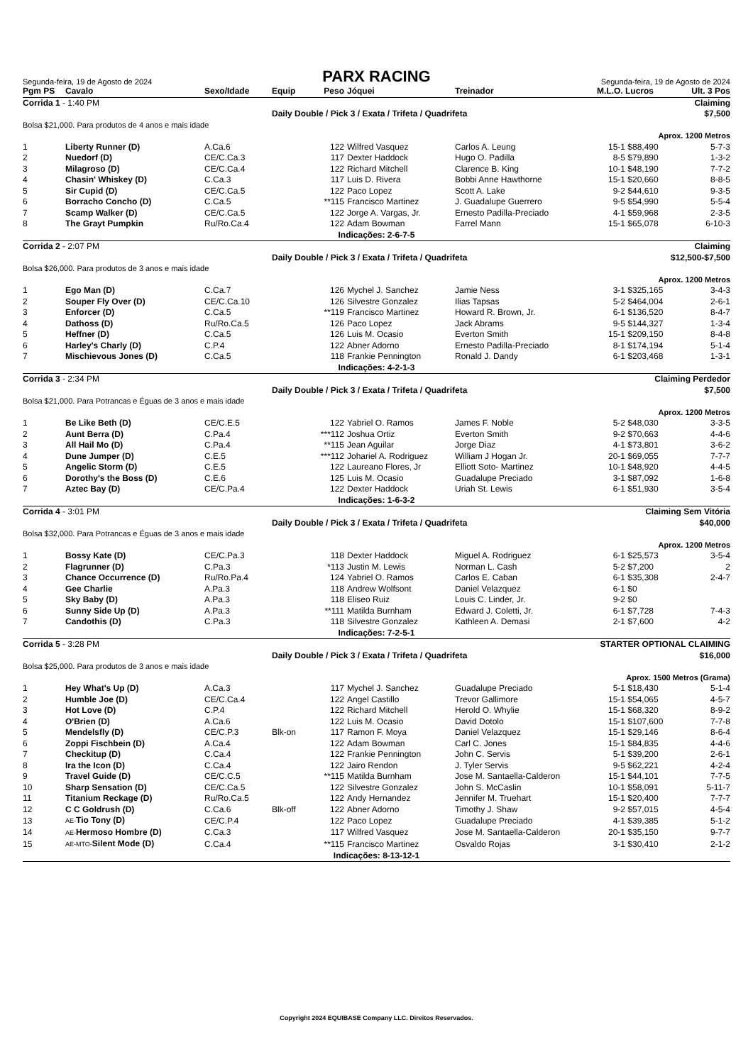Segunda-feira, 19 de Agosto de 2024
PARX RACING
Segunda-feira, 19 de Agosto de 2024
| Pgm PS | Cavalo | Sexo/Idade | Equip | Peso | | Jóquei | Treinador | M.L.O. | Lucros | Ult. 3 Pos |
| --- | --- | --- | --- | --- | --- | --- | --- | --- | --- | --- |
| Corrida 1 - 1:40 PM | | | | | Claiming | | | | | |
| | | | Daily Double / Pick 3 / Exata / Trifeta / Quadrifeta | | | | | $7,500 | | |
| Bolsa $21,000. Para produtos de 4 anos e mais idade | | | | | | | | | | |
| | | | | | | | Aprox. 1200 Metros | | | |
| 1 | Liberty Runner (D) | A.Ca.6 | | 122 | | Wilfred Vasquez | Carlos A. Leung | 15-1 | $88,490 | 5-7-3 |
| 2 | Nuedorf (D) | CE/C.Ca.3 | | 117 | | Dexter Haddock | Hugo O. Padilla | 8-5 | $79,890 | 1-3-2 |
| 3 | Milagroso (D) | CE/C.Ca.4 | | 122 | | Richard Mitchell | Clarence B. King | 10-1 | $48,190 | 7-7-2 |
| 4 | Chasin' Whiskey (D) | C.Ca.3 | | 117 | | Luis D. Rivera | Bobbi Anne Hawthorne | 15-1 | $20,660 | 8-8-5 |
| 5 | Sir Cupid (D) | CE/C.Ca.5 | | 122 | | Paco Lopez | Scott A. Lake | 9-2 | $44,610 | 9-3-5 |
| 6 | Borracho Concho (D) | C.Ca.5 | | **115 | | Francisco Martinez | J. Guadalupe Guerrero | 9-5 | $54,990 | 5-5-4 |
| 7 | Scamp Walker (D) | CE/C.Ca.5 | | 122 | | Jorge A. Vargas, Jr. | Ernesto Padilla-Preciado | 4-1 | $59,968 | 2-3-5 |
| 8 | The Grayt Pumpkin | Ru/Ro.Ca.4 | | 122 | | Adam Bowman | Farrel Mann | 15-1 | $65,078 | 6-10-3 |
| Indicações: 2-6-7-5 | | | | | | | | | | |
| Corrida 2 - 2:07 PM | | | | | Claiming | | | | | |
| | | | Daily Double / Pick 3 / Exata / Trifeta / Quadrifeta | | | | | $12,500-$7,500 | | |
| Bolsa $26,000. Para produtos de 3 anos e mais idade | | | | | | | | | | |
| | | | | | | | Aprox. 1200 Metros | | | |
| 1 | Ego Man (D) | C.Ca.7 | | 126 | | Mychel J. Sanchez | Jamie Ness | 3-1 | $325,165 | 3-4-3 |
| 2 | Souper Fly Over (D) | CE/C.Ca.10 | | 126 | | Silvestre Gonzalez | Ilias Tapsas | 5-2 | $464,004 | 2-6-1 |
| 3 | Enforcer (D) | C.Ca.5 | | **119 | | Francisco Martinez | Howard R. Brown, Jr. | 6-1 | $136,520 | 8-4-7 |
| 4 | Dathoss (D) | Ru/Ro.Ca.5 | | 126 | | Paco Lopez | Jack Abrams | 9-5 | $144,327 | 1-3-4 |
| 5 | Heffner (D) | C.Ca.5 | | 126 | | Luis M. Ocasio | Everton Smith | 15-1 | $209,150 | 8-4-8 |
| 6 | Harley's Charly (D) | C.P.4 | | 122 | | Abner Adorno | Ernesto Padilla-Preciado | 8-1 | $174,194 | 5-1-4 |
| 7 | Mischievous Jones (D) | C.Ca.5 | | 118 | | Frankie Pennington | Ronald J. Dandy | 6-1 | $203,468 | 1-3-1 |
| Indicações: 4-2-1-3 | | | | | | | | | | |
| Corrida 3 - 2:34 PM | | | | | Claiming Perdedor | | | | | |
| | | | Daily Double / Pick 3 / Exata / Trifeta / Quadrifeta | | | | | $7,500 | | |
| Bolsa $21,000. Para Potrancas e Éguas de 3 anos e mais idade | | | | | | | | | | |
| | | | | | | | Aprox. 1200 Metros | | | |
| 1 | Be Like Beth (D) | CE/C.E.5 | | 122 | | Yabriel O. Ramos | James F. Noble | 5-2 | $48,030 | 3-3-5 |
| 2 | Aunt Berra (D) | C.Pa.4 | | ***112 | | Joshua Ortiz | Everton Smith | 9-2 | $70,663 | 4-4-6 |
| 3 | All Hail Mo (D) | C.Pa.4 | | **115 | | Jean Aguilar | Jorge Diaz | 4-1 | $73,801 | 3-6-2 |
| 4 | Dune Jumper (D) | C.E.5 | | ***112 | | Johariel A. Rodriguez | William J Hogan Jr. | 20-1 | $69,055 | 7-7-7 |
| 5 | Angelic Storm (D) | C.E.5 | | 122 | | Laureano Flores, Jr | Elliott Soto- Martinez | 10-1 | $48,920 | 4-4-5 |
| 6 | Dorothy's the Boss (D) | C.E.6 | | 125 | | Luis M. Ocasio | Guadalupe Preciado | 3-1 | $87,092 | 1-6-8 |
| 7 | Aztec Bay (D) | CE/C.Pa.4 | | 122 | | Dexter Haddock | Uriah St. Lewis | 6-1 | $51,930 | 3-5-4 |
| Indicações: 1-6-3-2 | | | | | | | | | | |
| Corrida 4 - 3:01 PM | | | | | Claiming Sem Vitória | | | | | |
| | | | Daily Double / Pick 3 / Exata / Trifeta / Quadrifeta | | | | | $40,000 | | |
| Bolsa $32,000. Para Potrancas e Éguas de 3 anos e mais idade | | | | | | | | | | |
| | | | | | | | Aprox. 1200 Metros | | | |
| 1 | Bossy Kate (D) | CE/C.Pa.3 | | 118 | | Dexter Haddock | Miguel A. Rodriguez | 6-1 | $25,573 | 3-5-4 |
| 2 | Flagrunner (D) | C.Pa.3 | | *113 | | Justin M. Lewis | Norman L. Cash | 5-2 | $7,200 | 2 |
| 3 | Chance Occurrence (D) | Ru/Ro.Pa.4 | | 124 | | Yabriel O. Ramos | Carlos E. Caban | 6-1 | $35,308 | 2-4-7 |
| 4 | Gee Charlie | A.Pa.3 | | 118 | | Andrew Wolfsont | Daniel Velazquez | 6-1 | $0 | |
| 5 | Sky Baby (D) | A.Pa.3 | | 118 | | Eliseo Ruiz | Louis C. Linder, Jr. | 9-2 | $0 | |
| 6 | Sunny Side Up (D) | A.Pa.3 | | **111 | | Matilda Burnham | Edward J. Coletti, Jr. | 6-1 | $7,728 | 7-4-3 |
| 7 | Candothis (D) | C.Pa.3 | | 118 | | Silvestre Gonzalez | Kathleen A. Demasi | 2-1 | $7,600 | 4-2 |
| Indicações: 7-2-5-1 | | | | | | | | | | |
| Corrida 5 - 3:28 PM | | | | | STARTER OPTIONAL CLAIMING | | | | | |
| | | | Daily Double / Pick 3 / Exata / Trifeta / Quadrifeta | | | | | $16,000 | | |
| Bolsa $25,000. Para produtos de 3 anos e mais idade | | | | | | | | | | |
| | | | | | | | Aprox. 1500 Metros (Grama) | | | |
| 1 | Hey What's Up (D) | A.Ca.3 | | 117 | | Mychel J. Sanchez | Guadalupe Preciado | 5-1 | $18,430 | 5-1-4 |
| 2 | Humble Joe (D) | CE/C.Ca.4 | | 122 | | Angel Castillo | Trevor Gallimore | 15-1 | $54,065 | 4-5-7 |
| 3 | Hot Love (D) | C.P.4 | | 122 | | Richard Mitchell | Herold O. Whylie | 15-1 | $68,320 | 8-9-2 |
| 4 | O'Brien (D) | A.Ca.6 | | 122 | | Luis M. Ocasio | David Dotolo | 15-1 | $107,600 | 7-7-8 |
| 5 | Mendelsfly (D) | CE/C.P.3 | Blk-on | 117 | | Ramon F. Moya | Daniel Velazquez | 15-1 | $29,146 | 8-6-4 |
| 6 | Zoppi Fischbein (D) | A.Ca.4 | | 122 | | Adam Bowman | Carl C. Jones | 15-1 | $84,835 | 4-4-6 |
| 7 | Checkitup (D) | C.Ca.4 | | 122 | | Frankie Pennington | John C. Servis | 5-1 | $39,200 | 2-6-1 |
| 8 | Ira the Icon (D) | C.Ca.4 | | 122 | | Jairo Rendon | J. Tyler Servis | 9-5 | $62,221 | 4-2-4 |
| 9 | Travel Guide (D) | CE/C.C.5 | | **115 | | Matilda Burnham | Jose M. Santaella-Calderon | 15-1 | $44,101 | 7-7-5 |
| 10 | Sharp Sensation (D) | CE/C.Ca.5 | | 122 | | Silvestre Gonzalez | John S. McCaslin | 10-1 | $58,091 | 5-11-7 |
| 11 | Titanium Reckage (D) | Ru/Ro.Ca.5 | | 122 | | Andy Hernandez | Jennifer M. Truehart | 15-1 | $20,400 | 7-7-7 |
| 12 | C C Goldrush (D) | C.Ca.6 | Blk-off | 122 | | Abner Adorno | Timothy J. Shaw | 9-2 | $57,015 | 4-5-4 |
| 13 | AE- Tio Tony (D) | CE/C.P.4 | | 122 | | Paco Lopez | Guadalupe Preciado | 4-1 | $39,385 | 5-1-2 |
| 14 | AE- Hermoso Hombre (D) | C.Ca.3 | | 117 | | Wilfred Vasquez | Jose M. Santaella-Calderon | 20-1 | $35,150 | 9-7-7 |
| 15 | AE-MTO- Silent Mode (D) | C.Ca.4 | | **115 | | Francisco Martinez | Osvaldo Rojas | 3-1 | $30,410 | 2-1-2 |
| Indicações: 8-13-12-1 | | | | | | | | | | |
Copyright 2024 EQUIBASE Company LLC. Direitos Reservados.